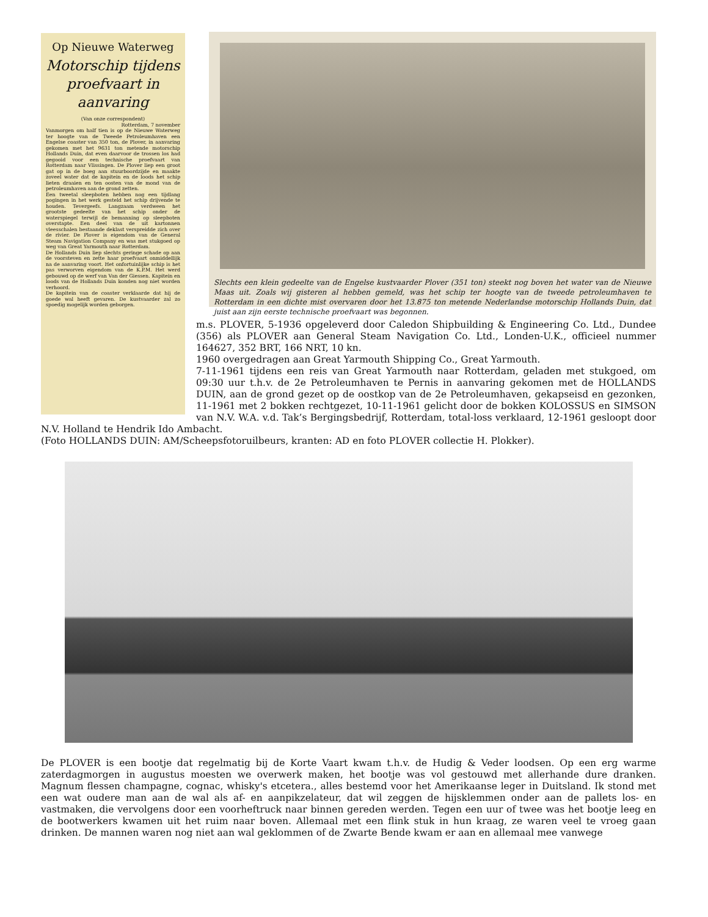Op Nieuwe Waterweg
Motorschip tijdens proefvaart in aanvaring
(Van onze correspondent)
Rotterdam, 7 november
Vanmorgen om half tien is op de Nieuwe Waterweg ter hoogte van de Tweede Petroleumhaven een Engelse coaster van 350 ton, de Plover, in aanvaring gekomen met het 9631 ton metende motorschip Hollands Duin, dat even daarvoor de trossen los had gegooid voor een technische proefvaart van Rotterdam naar Vlissingen. De Plover liep een groot gat op in de boeg aan stuurboordzijde en maakte zoveel water dat de kapitein en de loods het schip lieten draaien en ten oosten van de mond van de petroleumhaven aan de grond zetten.
Een tweetal sleepboten hebben nog een tijdlang pogingen in het werk gesteld het schip drijvende te houden. Tevergeefs. Langzaam verdween het grootste gedeelte van het schip onder de waterspiegel terwijl de bemanning op sleepboten overstapte. Een deel van de uit kartonnen vleesschalen bestaande deklast verspreidde zich over de rivier. De Plover is eigendom van de General Steam Navigation Company en was met stukgoed op weg van Great Yarmouth naar Rotterdam.
De Hollands Duin liep slechts geringe schade op aan de voorsteven en zette haar proefvaart onmiddellijk na de aanvaring voort. Het onfortuinlijke schip is het pas verworven eigendom van de K.P.M. Het werd gebouwd op de werf van Van der Giessen. Kapitein en loods van de Hollands Duin konden nog niet worden verhoord.
De kapitein van de coaster verklaarde dat hij de goede wal heeft gevaren. De kustvaarder zal zo spoedig mogelijk worden geborgen.
Slechts een klein gedeelte van de Engelse kustvaarder Plover (351 ton) steekt nog boven het water van de Nieuwe Maas uit. Zoals wij gisteren al hebben gemeld, was het schip ter hoogte van de tweede petroleumhaven te Rotterdam in een dichte mist overvaren door het 13.875 ton metende Nederlandse motorschip Hollands Duin, dat juist aan zijn eerste technische proefvaart was begonnen.
m.s. PLOVER, 5-1936 opgeleverd door Caledon Shipbuilding & Engineering Co. Ltd., Dundee (356) als PLOVER aan General Steam Navigation Co. Ltd., Londen-U.K., officieel nummer 164627, 352 BRT, 166 NRT, 10 kn.
1960 overgedragen aan Great Yarmouth Shipping Co., Great Yarmouth.
7-11-1961 tijdens een reis van Great Yarmouth naar Rotterdam, geladen met stukgoed, om 09:30 uur t.h.v. de 2e Petroleumhaven te Pernis in aanvaring gekomen met de HOLLANDS DUIN, aan de grond gezet op de oostkop van de 2e Petroleumhaven, gekapseisd en gezonken, 11-1961 met 2 bokken rechtgezet, 10-11-1961 gelicht door de bokken KOLOSSUS en SIMSON van N.V. W.A. v.d. Tak’s Bergingsbedrijf, Rotterdam, total-loss verklaard, 12-1961 gesloopt door N.V. Holland te Hendrik Ido Ambacht.
(Foto HOLLANDS DUIN: AM/Scheepsfotoruilbeurs, kranten: AD en foto PLOVER collectie H. Plokker).
De PLOVER is een bootje dat regelmatig bij de Korte Vaart kwam t.h.v. de Hudig & Veder loodsen. Op een erg warme zaterdagmorgen in augustus moesten we overwerk maken, het bootje was vol gestouwd met allerhande dure dranken. Magnum flessen champagne, cognac, whisky's etcetera., alles bestemd voor het Amerikaanse leger in Duitsland. Ik stond met een wat oudere man aan de wal als af- en aanpikzelateur, dat wil zeggen de hijsklemmen onder aan de pallets los- en vastmaken, die vervolgens door een voorheftruck naar binnen gereden werden. Tegen een uur of twee was het bootje leeg en de bootwerkers kwamen uit het ruim naar boven. Allemaal met een flink stuk in hun kraag, ze waren veel te vroeg gaan drinken. De mannen waren nog niet aan wal geklommen of de Zwarte Bende kwam er aan en allemaal mee vanwege